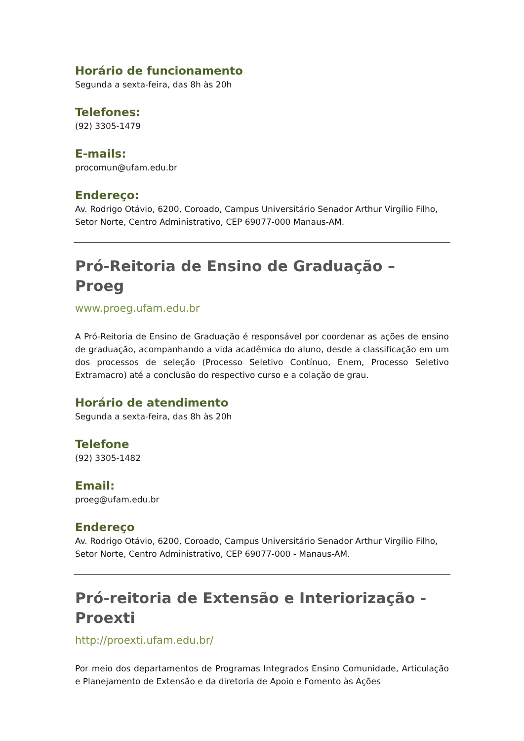Horário de funcionamento
Segunda a sexta-feira, das 8h às 20h
Telefones:
(92) 3305-1479
E-mails:
procomun@ufam.edu.br
Endereço:
Av. Rodrigo Otávio, 6200, Coroado, Campus Universitário Senador Arthur Virgílio Filho, Setor Norte, Centro Administrativo, CEP 69077-000 Manaus-AM.
Pró-Reitoria de Ensino de Graduação – Proeg
www.proeg.ufam.edu.br
A Pró-Reitoria de Ensino de Graduação é responsável por coordenar as ações de ensino de graduação, acompanhando a vida acadêmica do aluno, desde a classificação em um dos processos de seleção (Processo Seletivo Contínuo, Enem, Processo Seletivo Extramacro) até a conclusão do respectivo curso e a colação de grau.
Horário de atendimento
Segunda a sexta-feira, das 8h às 20h
Telefone
(92) 3305-1482
Email:
proeg@ufam.edu.br
Endereço
Av. Rodrigo Otávio, 6200, Coroado, Campus Universitário Senador Arthur Virgílio Filho, Setor Norte, Centro Administrativo, CEP 69077-000 - Manaus-AM.
Pró-reitoria de Extensão e Interiorização - Proexti
http://proexti.ufam.edu.br/
Por meio dos departamentos de Programas Integrados Ensino Comunidade, Articulação e Planejamento de Extensão e da diretoria de Apoio e Fomento às Ações